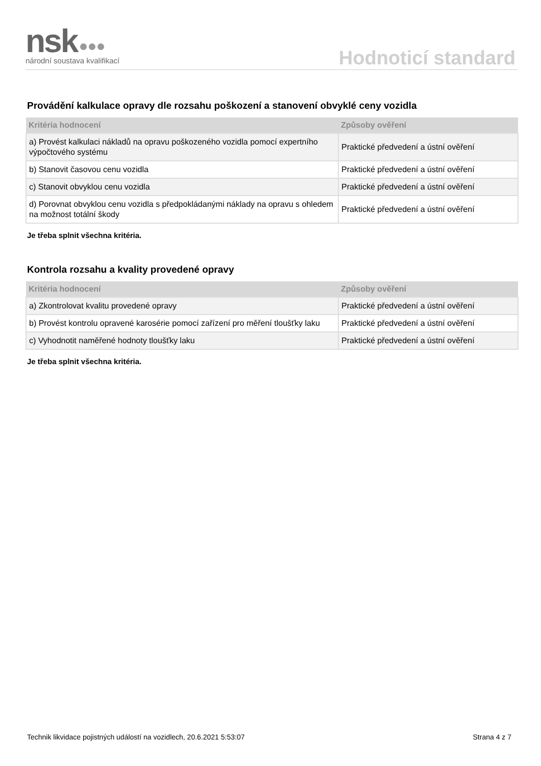nsk
národní soustava kvalifikací
Hodnoticí standard
Provádění kalkulace opravy dle rozsahu poškození a stanovení obvyklé ceny vozidla
| Kritéria hodnocení | Způsoby ověření |
| --- | --- |
| a) Provést kalkulaci nákladů na opravu poškozeného vozidla pomocí expertního výpočtového systému | Praktické předvedení a ústní ověření |
| b) Stanovit časovou cenu vozidla | Praktické předvedení a ústní ověření |
| c) Stanovit obvyklou cenu vozidla | Praktické předvedení a ústní ověření |
| d) Porovnat obvyklou cenu vozidla s předpokládanými náklady na opravu s ohledem na možnost totální škody | Praktické předvedení a ústní ověření |
Je třeba splnit všechna kritéria.
Kontrola rozsahu a kvality provedené opravy
| Kritéria hodnocení | Způsoby ověření |
| --- | --- |
| a) Zkontrolovat kvalitu provedené opravy | Praktické předvedení a ústní ověření |
| b) Provést kontrolu opravené karosérie pomocí zařízení pro měření tloušťky laku | Praktické předvedení a ústní ověření |
| c) Vyhodnotit naměřené hodnoty tloušťky laku | Praktické předvedení a ústní ověření |
Je třeba splnit všechna kritéria.
Technik likvidace pojistných událostí na vozidlech, 20.6.2021 5:53:07 Strana 4 z 7